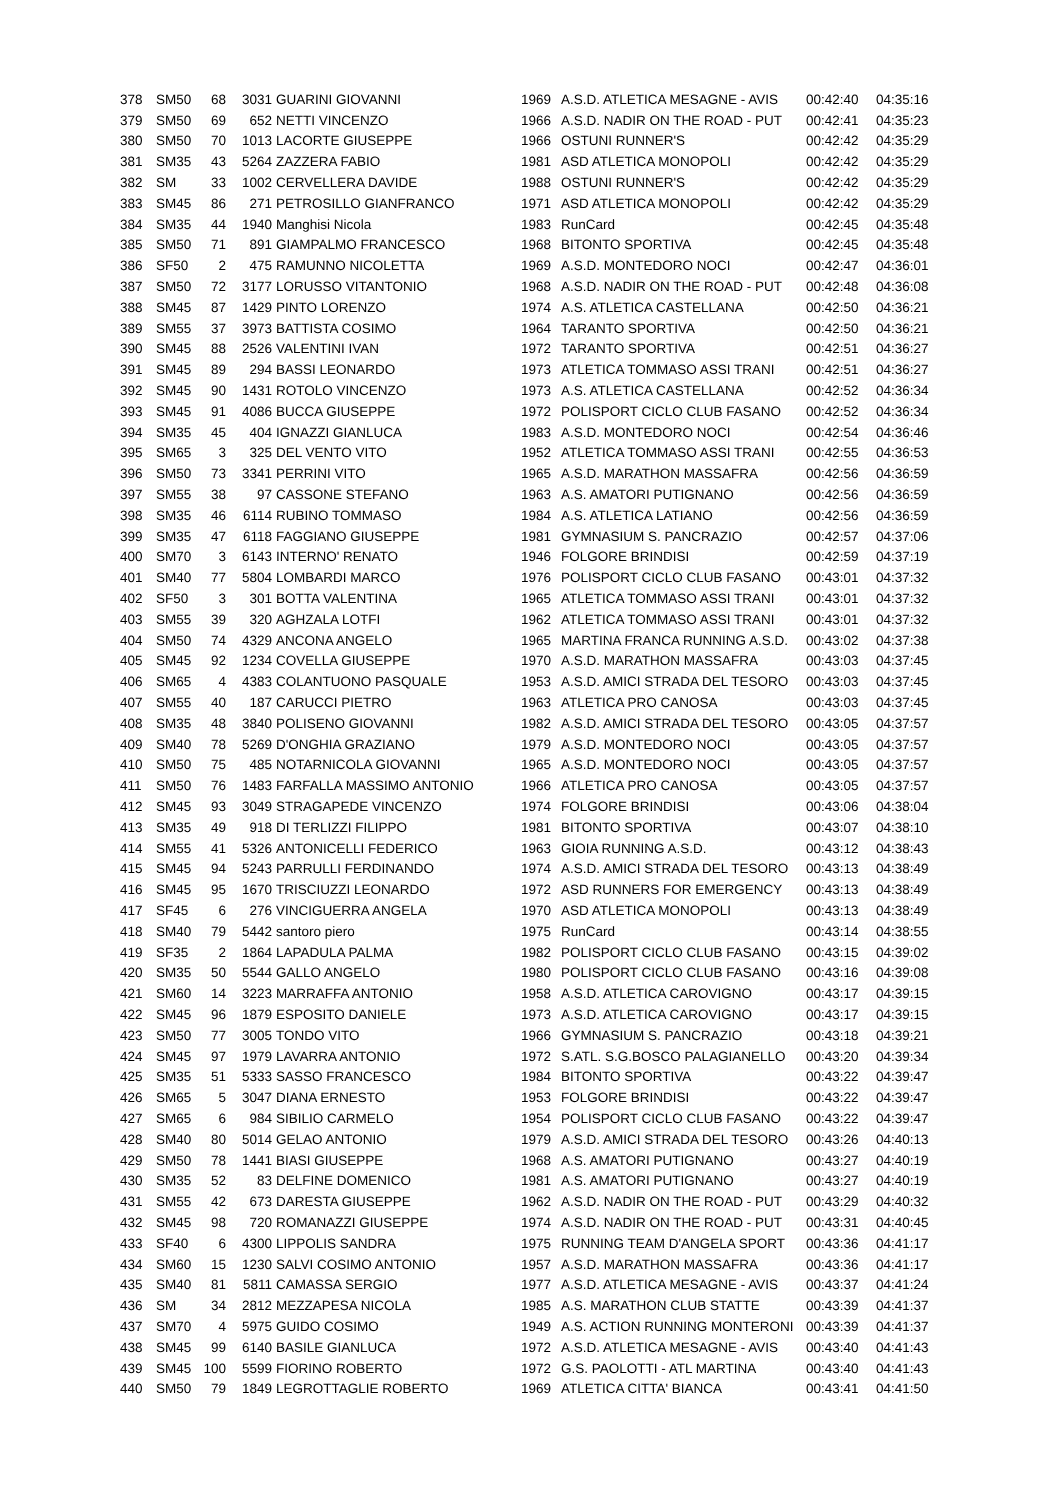| 378 | SM50 | 68 | 3031 | GUARINI GIOVANNI | 1969 | A.S.D. ATLETICA MESAGNE - AVIS | 00:42:40 | 04:35:16 |
| 379 | SM50 | 69 | 652 | NETTI VINCENZO | 1966 | A.S.D. NADIR ON THE ROAD - PUT | 00:42:41 | 04:35:23 |
| 380 | SM50 | 70 | 1013 | LACORTE GIUSEPPE | 1966 | OSTUNI RUNNER'S | 00:42:42 | 04:35:29 |
| 381 | SM35 | 43 | 5264 | ZAZZERA FABIO | 1981 | ASD ATLETICA MONOPOLI | 00:42:42 | 04:35:29 |
| 382 | SM | 33 | 1002 | CERVELLERA DAVIDE | 1988 | OSTUNI RUNNER'S | 00:42:42 | 04:35:29 |
| 383 | SM45 | 86 | 271 | PETROSILLO GIANFRANCO | 1971 | ASD ATLETICA MONOPOLI | 00:42:42 | 04:35:29 |
| 384 | SM35 | 44 | 1940 | Manghisi Nicola | 1983 | RunCard | 00:42:45 | 04:35:48 |
| 385 | SM50 | 71 | 891 | GIAMPALMO FRANCESCO | 1968 | BITONTO SPORTIVA | 00:42:45 | 04:35:48 |
| 386 | SF50 | 2 | 475 | RAMUNNO NICOLETTA | 1969 | A.S.D. MONTEDORO NOCI | 00:42:47 | 04:36:01 |
| 387 | SM50 | 72 | 3177 | LORUSSO VITANTONIO | 1968 | A.S.D. NADIR ON THE ROAD - PUT | 00:42:48 | 04:36:08 |
| 388 | SM45 | 87 | 1429 | PINTO LORENZO | 1974 | A.S. ATLETICA CASTELLANA | 00:42:50 | 04:36:21 |
| 389 | SM55 | 37 | 3973 | BATTISTA COSIMO | 1964 | TARANTO SPORTIVA | 00:42:50 | 04:36:21 |
| 390 | SM45 | 88 | 2526 | VALENTINI IVAN | 1972 | TARANTO SPORTIVA | 00:42:51 | 04:36:27 |
| 391 | SM45 | 89 | 294 | BASSI LEONARDO | 1973 | ATLETICA TOMMASO ASSI TRANI | 00:42:51 | 04:36:27 |
| 392 | SM45 | 90 | 1431 | ROTOLO VINCENZO | 1973 | A.S. ATLETICA CASTELLANA | 00:42:52 | 04:36:34 |
| 393 | SM45 | 91 | 4086 | BUCCA GIUSEPPE | 1972 | POLISPORT CICLO CLUB FASANO | 00:42:52 | 04:36:34 |
| 394 | SM35 | 45 | 404 | IGNAZZI GIANLUCA | 1983 | A.S.D. MONTEDORO NOCI | 00:42:54 | 04:36:46 |
| 395 | SM65 | 3 | 325 | DEL VENTO VITO | 1952 | ATLETICA TOMMASO ASSI TRANI | 00:42:55 | 04:36:53 |
| 396 | SM50 | 73 | 3341 | PERRINI VITO | 1965 | A.S.D. MARATHON MASSAFRA | 00:42:56 | 04:36:59 |
| 397 | SM55 | 38 | 97 | CASSONE STEFANO | 1963 | A.S. AMATORI PUTIGNANO | 00:42:56 | 04:36:59 |
| 398 | SM35 | 46 | 6114 | RUBINO TOMMASO | 1984 | A.S. ATLETICA LATIANO | 00:42:56 | 04:36:59 |
| 399 | SM35 | 47 | 6118 | FAGGIANO GIUSEPPE | 1981 | GYMNASIUM S. PANCRAZIO | 00:42:57 | 04:37:06 |
| 400 | SM70 | 3 | 6143 | INTERNO' RENATO | 1946 | FOLGORE BRINDISI | 00:42:59 | 04:37:19 |
| 401 | SM40 | 77 | 5804 | LOMBARDI MARCO | 1976 | POLISPORT CICLO CLUB FASANO | 00:43:01 | 04:37:32 |
| 402 | SF50 | 3 | 301 | BOTTA VALENTINA | 1965 | ATLETICA TOMMASO ASSI TRANI | 00:43:01 | 04:37:32 |
| 403 | SM55 | 39 | 320 | AGHZALA LOTFI | 1962 | ATLETICA TOMMASO ASSI TRANI | 00:43:01 | 04:37:32 |
| 404 | SM50 | 74 | 4329 | ANCONA ANGELO | 1965 | MARTINA FRANCA RUNNING A.S.D. | 00:43:02 | 04:37:38 |
| 405 | SM45 | 92 | 1234 | COVELLA GIUSEPPE | 1970 | A.S.D. MARATHON MASSAFRA | 00:43:03 | 04:37:45 |
| 406 | SM65 | 4 | 4383 | COLANTUONO PASQUALE | 1953 | A.S.D. AMICI STRADA DEL TESORO | 00:43:03 | 04:37:45 |
| 407 | SM55 | 40 | 187 | CARUCCI PIETRO | 1963 | ATLETICA PRO CANOSA | 00:43:03 | 04:37:45 |
| 408 | SM35 | 48 | 3840 | POLISENO GIOVANNI | 1982 | A.S.D. AMICI STRADA DEL TESORO | 00:43:05 | 04:37:57 |
| 409 | SM40 | 78 | 5269 | D'ONGHIA GRAZIANO | 1979 | A.S.D. MONTEDORO NOCI | 00:43:05 | 04:37:57 |
| 410 | SM50 | 75 | 485 | NOTARNICOLA GIOVANNI | 1965 | A.S.D. MONTEDORO NOCI | 00:43:05 | 04:37:57 |
| 411 | SM50 | 76 | 1483 | FARFALLA MASSIMO ANTONIO | 1966 | ATLETICA PRO CANOSA | 00:43:05 | 04:37:57 |
| 412 | SM45 | 93 | 3049 | STRAGAPEDE VINCENZO | 1974 | FOLGORE BRINDISI | 00:43:06 | 04:38:04 |
| 413 | SM35 | 49 | 918 | DI TERLIZZI FILIPPO | 1981 | BITONTO SPORTIVA | 00:43:07 | 04:38:10 |
| 414 | SM55 | 41 | 5326 | ANTONICELLI FEDERICO | 1963 | GIOIA RUNNING A.S.D. | 00:43:12 | 04:38:43 |
| 415 | SM45 | 94 | 5243 | PARRULLI FERDINANDO | 1974 | A.S.D. AMICI STRADA DEL TESORO | 00:43:13 | 04:38:49 |
| 416 | SM45 | 95 | 1670 | TRISCIUZZI LEONARDO | 1972 | ASD RUNNERS FOR EMERGENCY | 00:43:13 | 04:38:49 |
| 417 | SF45 | 6 | 276 | VINCIGUERRA ANGELA | 1970 | ASD ATLETICA MONOPOLI | 00:43:13 | 04:38:49 |
| 418 | SM40 | 79 | 5442 | santoro piero | 1975 | RunCard | 00:43:14 | 04:38:55 |
| 419 | SF35 | 2 | 1864 | LAPADULA PALMA | 1982 | POLISPORT CICLO CLUB FASANO | 00:43:15 | 04:39:02 |
| 420 | SM35 | 50 | 5544 | GALLO ANGELO | 1980 | POLISPORT CICLO CLUB FASANO | 00:43:16 | 04:39:08 |
| 421 | SM60 | 14 | 3223 | MARRAFFA ANTONIO | 1958 | A.S.D. ATLETICA CAROVIGNO | 00:43:17 | 04:39:15 |
| 422 | SM45 | 96 | 1879 | ESPOSITO DANIELE | 1973 | A.S.D. ATLETICA CAROVIGNO | 00:43:17 | 04:39:15 |
| 423 | SM50 | 77 | 3005 | TONDO VITO | 1966 | GYMNASIUM S. PANCRAZIO | 00:43:18 | 04:39:21 |
| 424 | SM45 | 97 | 1979 | LAVARRA ANTONIO | 1972 | S.ATL. S.G.BOSCO PALAGIANELLO | 00:43:20 | 04:39:34 |
| 425 | SM35 | 51 | 5333 | SASSO FRANCESCO | 1984 | BITONTO SPORTIVA | 00:43:22 | 04:39:47 |
| 426 | SM65 | 5 | 3047 | DIANA ERNESTO | 1953 | FOLGORE BRINDISI | 00:43:22 | 04:39:47 |
| 427 | SM65 | 6 | 984 | SIBILIO CARMELO | 1954 | POLISPORT CICLO CLUB FASANO | 00:43:22 | 04:39:47 |
| 428 | SM40 | 80 | 5014 | GELAO ANTONIO | 1979 | A.S.D. AMICI STRADA DEL TESORO | 00:43:26 | 04:40:13 |
| 429 | SM50 | 78 | 1441 | BIASI GIUSEPPE | 1968 | A.S. AMATORI PUTIGNANO | 00:43:27 | 04:40:19 |
| 430 | SM35 | 52 | 83 | DELFINE DOMENICO | 1981 | A.S. AMATORI PUTIGNANO | 00:43:27 | 04:40:19 |
| 431 | SM55 | 42 | 673 | DARESTA GIUSEPPE | 1962 | A.S.D. NADIR ON THE ROAD - PUT | 00:43:29 | 04:40:32 |
| 432 | SM45 | 98 | 720 | ROMANAZZI GIUSEPPE | 1974 | A.S.D. NADIR ON THE ROAD - PUT | 00:43:31 | 04:40:45 |
| 433 | SF40 | 6 | 4300 | LIPPOLIS SANDRA | 1975 | RUNNING TEAM D'ANGELA SPORT | 00:43:36 | 04:41:17 |
| 434 | SM60 | 15 | 1230 | SALVI COSIMO ANTONIO | 1957 | A.S.D. MARATHON MASSAFRA | 00:43:36 | 04:41:17 |
| 435 | SM40 | 81 | 5811 | CAMASSA SERGIO | 1977 | A.S.D. ATLETICA MESAGNE - AVIS | 00:43:37 | 04:41:24 |
| 436 | SM | 34 | 2812 | MEZZAPESA NICOLA | 1985 | A.S. MARATHON CLUB STATTE | 00:43:39 | 04:41:37 |
| 437 | SM70 | 4 | 5975 | GUIDO COSIMO | 1949 | A.S. ACTION RUNNING MONTERONI | 00:43:39 | 04:41:37 |
| 438 | SM45 | 99 | 6140 | BASILE GIANLUCA | 1972 | A.S.D. ATLETICA MESAGNE - AVIS | 00:43:40 | 04:41:43 |
| 439 | SM45 | 100 | 5599 | FIORINO ROBERTO | 1972 | G.S. PAOLOTTI - ATL MARTINA | 00:43:40 | 04:41:43 |
| 440 | SM50 | 79 | 1849 | LEGROTTAGLIE ROBERTO | 1969 | ATLETICA CITTA' BIANCA | 00:43:41 | 04:41:50 |